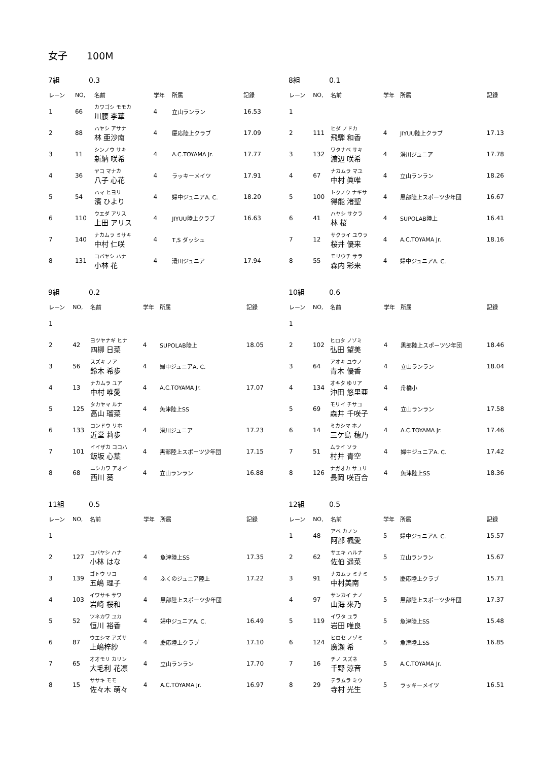女子　　100M
7組 0.3
| レーン | NO, | 名前 | 学年 | 所属 | 記録 |
| --- | --- | --- | --- | --- | --- |
| 1 | 66 | カワゴシ モモカ 川腰 李華 | 4 | 立山ランラン | 16.53 |
| 2 | 88 | ハヤシ アサナ 林 亜沙南 | 4 | 慶応陸上クラブ | 17.09 |
| 3 | 11 | シンノウ サキ 新納 咲希 | 4 | A.C.TOYAMA Jr. | 17.77 |
| 4 | 36 | ヤコ マナカ 八子 心花 | 4 | ラッキーメイツ | 17.91 |
| 5 | 54 | ハマ ヒヨリ 濱 ひより | 4 | 婦中ジュニアA. C. | 18.20 |
| 6 | 110 | ウエダ アリス 上田 アリス | 4 | JIYUU陸上クラブ | 16.63 |
| 7 | 140 | ナカムラ ミサキ 中村 仁咲 | 4 | T,S ダッシュ | |
| 8 | 131 | コバヤシ ハナ 小林 花 | 4 | 滑川ジュニア | 17.94 |
8組 0.1
| レーン | NO, | 名前 | 学年 | 所属 | 記録 |
| --- | --- | --- | --- | --- | --- |
| 1 | | | | | |
| 2 | 111 | ヒダ ノドカ 飛騨 和香 | 4 | JIYUU陸上クラブ | 17.13 |
| 3 | 132 | ワタナベ サキ 渡辺 咲希 | 4 | 滑川ジュニア | 17.78 |
| 4 | 67 | ナカムラ マユ 中村 眞唯 | 4 | 立山ランラン | 18.26 |
| 5 | 100 | トクノウ ナギサ 得能 渚聖 | 4 | 黒部陸上スポーツ少年団 | 16.67 |
| 6 | 41 | ハヤシ サクラ 林 桜 | 4 | SUPOLAB陸上 | 16.41 |
| 7 | 12 | サクライ ユウラ 桜井 優来 | 4 | A.C.TOYAMA Jr. | 18.16 |
| 8 | 55 | モリウチ サラ 森内 彩来 | 4 | 婦中ジュニアA. C. | |
9組 0.2
| レーン | NO, | 名前 | 学年 | 所属 | 記録 |
| --- | --- | --- | --- | --- | --- |
| 1 | | | | | |
| 2 | 42 | ヨツヤナギ ヒナ 四柳 日菜 | 4 | SUPOLAB陸上 | 18.05 |
| 3 | 56 | スズキ ノア 鈴木 希歩 | 4 | 婦中ジュニアA. C. | |
| 4 | 13 | ナカムラ ユア 中村 唯愛 | 4 | A.C.TOYAMA Jr. | 17.07 |
| 5 | 125 | タカヤマ ルナ 高山 瑠菜 | 4 | 魚津陸上SS | |
| 6 | 133 | コンドウ リホ 近堂 莉歩 | 4 | 滑川ジュニア | 17.23 |
| 7 | 101 | イイザカ ココハ 飯坂 心葉 | 4 | 黒部陸上スポーツ少年団 | 17.15 |
| 8 | 68 | ニシカワ アオイ 西川 葵 | 4 | 立山ランラン | 16.88 |
10組 0.6
| レーン | NO, | 名前 | 学年 | 所属 | 記録 |
| --- | --- | --- | --- | --- | --- |
| 1 | | | | | |
| 2 | 102 | ヒロタ ノゾミ 弘田 望美 | 4 | 黒部陸上スポーツ少年団 | 18.46 |
| 3 | 64 | アオキ ユウノ 青木 優香 | 4 | 立山ランラン | 18.04 |
| 4 | 134 | オキタ ゆリア 沖田 悠里亜 | 4 | 舟橋小 | |
| 5 | 69 | モリイ チサコ 森井 千咲子 | 4 | 立山ランラン | 17.58 |
| 6 | 14 | ミカシマ ホノ 三ケ島 穂乃 | 4 | A.C.TOYAMA Jr. | 17.46 |
| 7 | 51 | ムライ ソラ 村井 青空 | 4 | 婦中ジュニアA. C. | 17.42 |
| 8 | 126 | ナガオカ サユリ 長岡 咲百合 | 4 | 魚津陸上SS | 18.36 |
11組 0.5
| レーン | NO, | 名前 | 学年 | 所属 | 記録 |
| --- | --- | --- | --- | --- | --- |
| 1 | | | | | |
| 2 | 127 | コバヤシ ハナ 小林 はな | 4 | 魚津陸上SS | 17.35 |
| 3 | 139 | ゴトウ リコ 五嶋 理子 | 4 | ふくのジュニア陸上 | 17.22 |
| 4 | 103 | イワサキ サワ 岩崎 桜和 | 4 | 黒部陸上スポーツ少年団 | |
| 5 | 52 | ツネカワ ユカ 恒川 裕香 | 4 | 婦中ジュニアA. C. | 16.49 |
| 6 | 87 | ウエシマ アズサ 上嶋梓紗 | 4 | 慶応陸上クラブ | 17.10 |
| 7 | 65 | オオモリ カリン 大毛利 花凛 | 4 | 立山ランラン | 17.70 |
| 8 | 15 | ササキ モモ 佐々木 萌々 | 4 | A.C.TOYAMA Jr. | 16.97 |
12組 0.5
| レーン | NO, | 名前 | 学年 | 所属 | 記録 |
| --- | --- | --- | --- | --- | --- |
| 1 | 48 | アベ カノン 阿部 楓愛 | 5 | 婦中ジュニアA. C. | 15.57 |
| 2 | 62 | サエキ ハルナ 佐伯 遥菜 | 5 | 立山ランラン | 15.67 |
| 3 | 91 | ナカムラ ミナミ 中村美南 | 5 | 慶応陸上クラブ | 15.71 |
| 4 | 97 | サンカイ ナノ 山海 來乃 | 5 | 黒部陸上スポーツ少年団 | 17.37 |
| 5 | 119 | イワタ ユラ 岩田 唯良 | 5 | 魚津陸上SS | 15.48 |
| 6 | 124 | ヒロセ ノゾミ 廣瀬 希 | 5 | 魚津陸上SS | 16.85 |
| 7 | 16 | チノ スズネ 千野 涼音 | 5 | A.C.TOYAMA Jr. | |
| 8 | 29 | テラムラ ミウ 寺村 光生 | 5 | ラッキーメイツ | 16.51 |